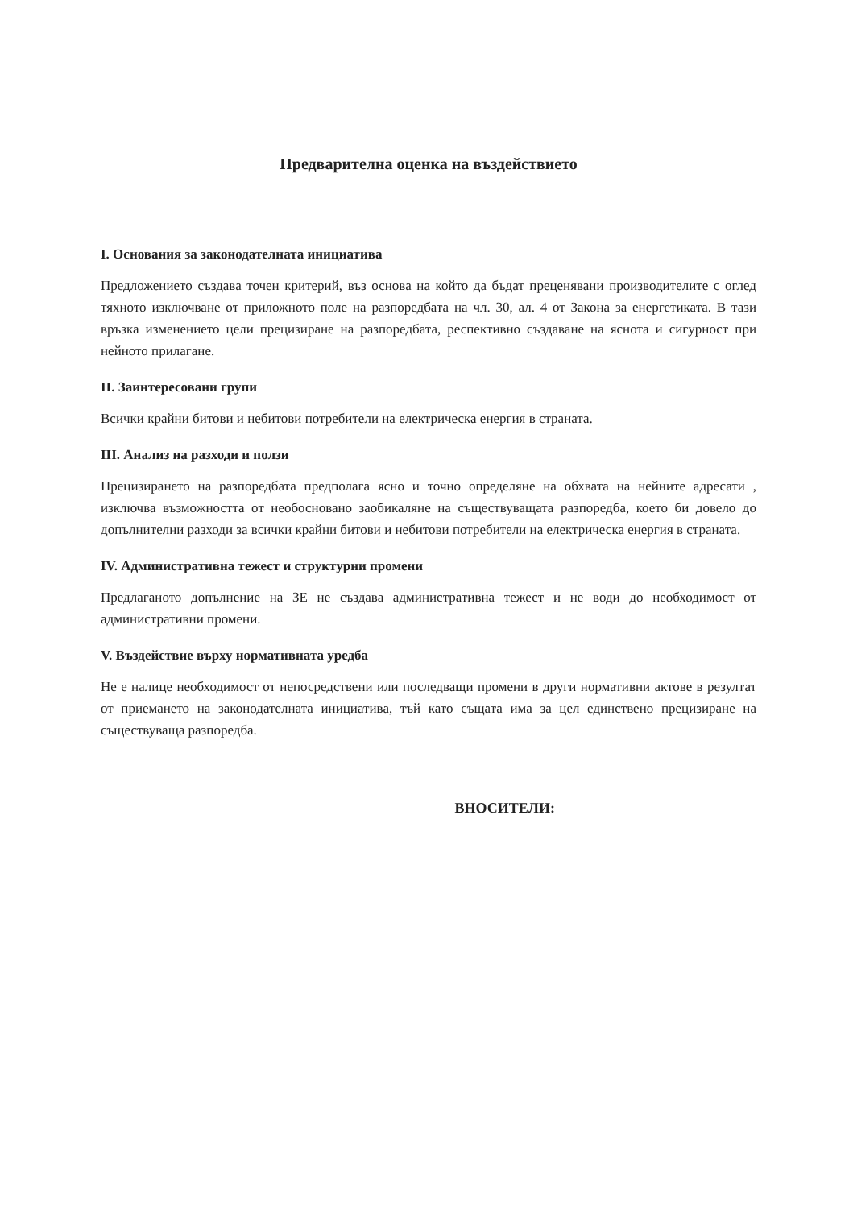Предварителна оценка на въздействието
I. Основания за законодателната инициатива
Предложението създава точен критерий, въз основа на който да бъдат преценявани производителите с оглед тяхното изключване от приложното поле на разпоредбата на чл. 30, ал. 4 от Закона за енергетиката. В тази връзка изменението цели прецизиране на разпоредбата, респективно създаване на яснота и сигурност при нейното прилагане.
II. Заинтересовани групи
Всички крайни битови и небитови потребители на електрическа енергия в страната.
III. Анализ на разходи и ползи
Прецизирането на разпоредбата предполага ясно и точно определяне на обхвата на нейните адресати , изключва възможността от необосновано заобикаляне на съществуващата разпоредба, което би довело до допълнителни разходи за всички крайни битови и небитови потребители на електрическа енергия в страната.
IV. Административна тежест и структурни промени
Предлаганото допълнение на ЗЕ не създава административна тежест и не води до необходимост от административни промени.
V. Въздействие върху нормативната уредба
Не е налице необходимост от непосредствени или последващи промени в други нормативни актове в резултат от приемането на законодателната инициатива, тъй като същата има за цел единствено прецизиране на съществуваща разпоредба.
ВНОСИТЕЛИ: